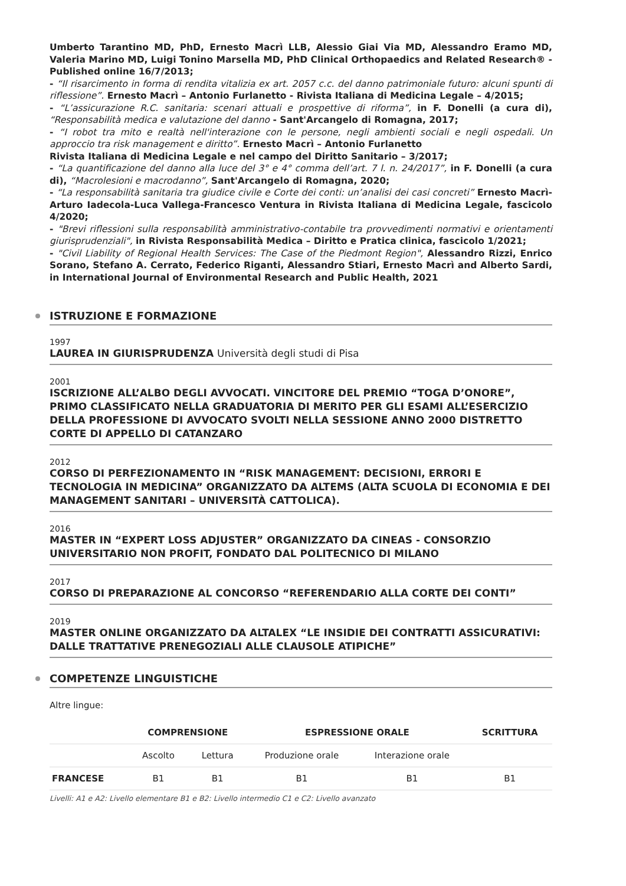Umberto Tarantino MD, PhD, Ernesto Macrì LLB, Alessio Giai Via MD, Alessandro Eramo MD, Valeria Marino MD, Luigi Tonino Marsella MD, PhD Clinical Orthopaedics and Related Research® - Published online 16/7/2013;
- “Il risarcimento in forma di rendita vitalizia ex art. 2057 c.c. del danno patrimoniale futuro: alcuni spunti di riflessione”. Ernesto Macrì – Antonio Furlanetto - Rivista Italiana di Medicina Legale – 4/2015;
- “L’assicurazione R.C. sanitaria: scenari attuali e prospettive di riforma”, in F. Donelli (a cura di), “Responsabilità medica e valutazione del danno - Sant'Arcangelo di Romagna, 2017;
- “I robot tra mito e realtà nell'interazione con le persone, negli ambienti sociali e negli ospedali. Un approccio tra risk management e diritto”. Ernesto Macrì – Antonio Furlanetto
Rivista Italiana di Medicina Legale e nel campo del Diritto Sanitario – 3/2017;
- “La quantificazione del danno alla luce del 3° e 4° comma dell’art. 7 l. n. 24/2017”, in F. Donelli (a cura di), “Macrolesioni e macrodanno”, Sant'Arcangelo di Romagna, 2020;
- “La responsabilità sanitaria tra giudice civile e Corte dei conti: un’analisi dei casi concreti” Ernesto Macrì-Arturo Iadecola-Luca Vallega-Francesco Ventura in Rivista Italiana di Medicina Legale, fascicolo 4/2020;
- "Brevi riflessioni sulla responsabilità amministrativo-contabile tra provvedimenti normativi e orientamenti giurisprudenziali", in Rivista Responsabilità Medica – Diritto e Pratica clinica, fascicolo 1/2021;
- "Civil Liability of Regional Health Services: The Case of the Piedmont Region", Alessandro Rizzi, Enrico Sorano, Stefano A. Cerrato, Federico Riganti, Alessandro Stiari, Ernesto Macrì and Alberto Sardi, in International Journal of Environmental Research and Public Health, 2021
ISTRUZIONE E FORMAZIONE
1997
LAUREA IN GIURISPRUDENZA Università degli studi di Pisa
2001
ISCRIZIONE ALL’ALBO DEGLI AVVOCATI. VINCITORE DEL PREMIO “TOGA D’ONORE”, PRIMO CLASSIFICATO NELLA GRADUATORIA DI MERITO PER GLI ESAMI ALL’ESERCIZIO DELLA PROFESSIONE DI AVVOCATO SVOLTI NELLA SESSIONE ANNO 2000 DISTRETTO CORTE DI APPELLO DI CATANZARO
2012
CORSO DI PERFEZIONAMENTO IN “RISK MANAGEMENT: DECISIONI, ERRORI E TECNOLOGIA IN MEDICINA” ORGANIZZATO DA ALTEMS (ALTA SCUOLA DI ECONOMIA E DEI MANAGEMENT SANITARI – UNIVERSITÀ CATTOLICA).
2016
MASTER IN “EXPERT LOSS ADJUSTER” ORGANIZZATO DA CINEAS - CONSORZIO UNIVERSITARIO NON PROFIT, FONDATO DAL POLITECNICO DI MILANO
2017
CORSO DI PREPARAZIONE AL CONCORSO “REFERENDARIO ALLA CORTE DEI CONTI”
2019
MASTER ONLINE ORGANIZZATO DA ALTALEX “LE INSIDIE DEI CONTRATTI ASSICURATIVI: DALLE TRATTATIVE PRENEGOZIALI ALLE CLAUSOLE ATIPICHE”
COMPETENZE LINGUISTICHE
Altre lingue:
| | COMPRENSIONE | | ESPRESSIONE ORALE | | SCRITTURA |
| --- | --- | --- | --- | --- | --- |
| | Ascolto | Lettura | Produzione orale | Interazione orale | |
| FRANCESE | B1 | B1 | B1 | B1 | B1 |
Livelli: A1 e A2: Livello elementare B1 e B2: Livello intermedio C1 e C2: Livello avanzato